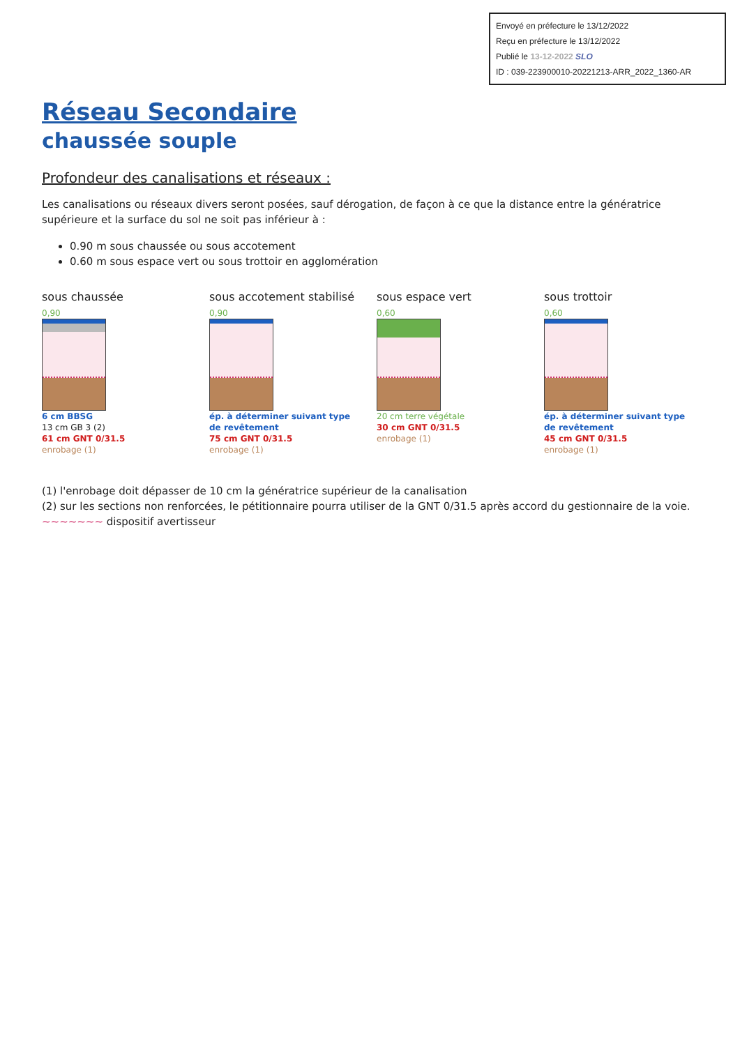Envoyé en préfecture le 13/12/2022
Reçu en préfecture le 13/12/2022
Publié le 13-12-2022 SLO
ID : 039-223900010-20221213-ARR_2022_1360-AR
Réseau Secondaire
chaussée souple
Profondeur des canalisations et réseaux :
Les canalisations ou réseaux divers seront posées, sauf dérogation, de façon à ce que la distance entre la génératrice supérieure et la surface du sol ne soit pas inférieur à :
0.90 m sous chaussée ou sous accotement
0.60 m sous espace vert ou sous trottoir en agglomération
sous chaussée
0,90
6 cm BBSG
13 cm GB 3 (2)
61 cm GNT 0/31.5
enrobage (1)
sous accotement stabilisé
0,90
ép. à déterminer suivant type de revêtement
75 cm GNT 0/31.5
enrobage (1)
sous espace vert
0,60
20 cm terre végétale
30 cm GNT 0/31.5
enrobage (1)
sous trottoir
0,60
ép. à déterminer suivant type de revêtement
45 cm GNT 0/31.5
enrobage (1)
(1) l'enrobage doit dépasser de 10 cm la génératrice supérieur de la canalisation
(2) sur les sections non renforcées, le pétitionnaire pourra utiliser de la GNT 0/31.5 après accord du gestionnaire de la voie.
~~~~~~~ dispositif avertisseur